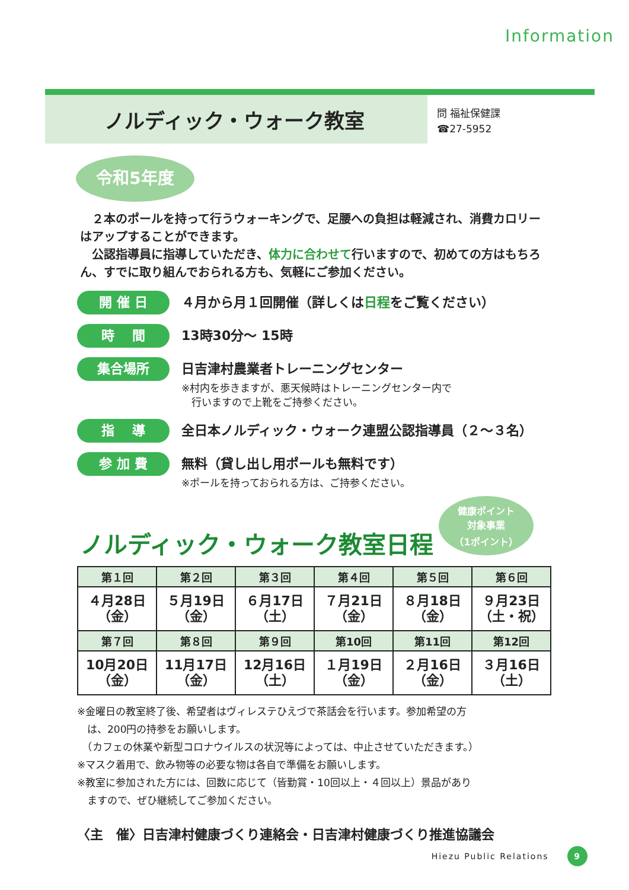Information
ノルディック・ウォーク教室
問 福祉保健課
☎27-5952
令和5年度
　２本のポールを持って行うウォーキングで、足腰への負担は軽減され、消費カロリーはアップすることができます。
　公認指導員に指導していただき、体力に合わせて行いますので、初めての方はもちろん、すでに取り組んでおられる方も、気軽にご参加ください。
開 催 日
４月から月１回開催（詳しくは日程をご覧ください）
時　 間
13時30分～ 15時
集合場所
日吉津村農業者トレーニングセンター
※村内を歩きますが、悪天候時はトレーニングセンター内で
　行いますので上靴をご持参ください。
指　 導
全日本ノルディック・ウォーク連盟公認指導員（２～３名）
参 加 費
無料（貸し出し用ポールも無料です）
※ポールを持っておられる方は、ご持参ください。
健康ポイント
対象事業
（1ポイント）
ノルディック・ウォーク教室日程
| 第１回 | 第２回 | 第３回 | 第４回 | 第５回 | 第６回 |
| --- | --- | --- | --- | --- | --- |
| ４月28日 （金） | ５月19日 （金） | ６月17日 （土） | ７月21日 （金） | ８月18日 （金） | ９月23日 （土・祝） |
| 第７回 | 第８回 | 第９回 | 第10回 | 第11回 | 第12回 |
| 10月20日 （金） | 11月17日 （金） | 12月16日 （土） | １月19日 （金） | ２月16日 （金） | ３月16日 （土） |
※金曜日の教室終了後、希望者はヴィレステひえづで茶話会を行います。参加希望の方
　は、200円の持参をお願いします。
　（カフェの休業や新型コロナウイルスの状況等によっては、中止させていただきます。）
※マスク着用で、飲み物等の必要な物は各自で準備をお願いします。
※教室に参加された方には、回数に応じて（皆勤賞・10回以上・４回以上）景品があり
　ますので、ぜひ継続してご参加ください。
〈主　催〉日吉津村健康づくり連絡会・日吉津村健康づくり推進協議会
Hiezu Public Relations 9